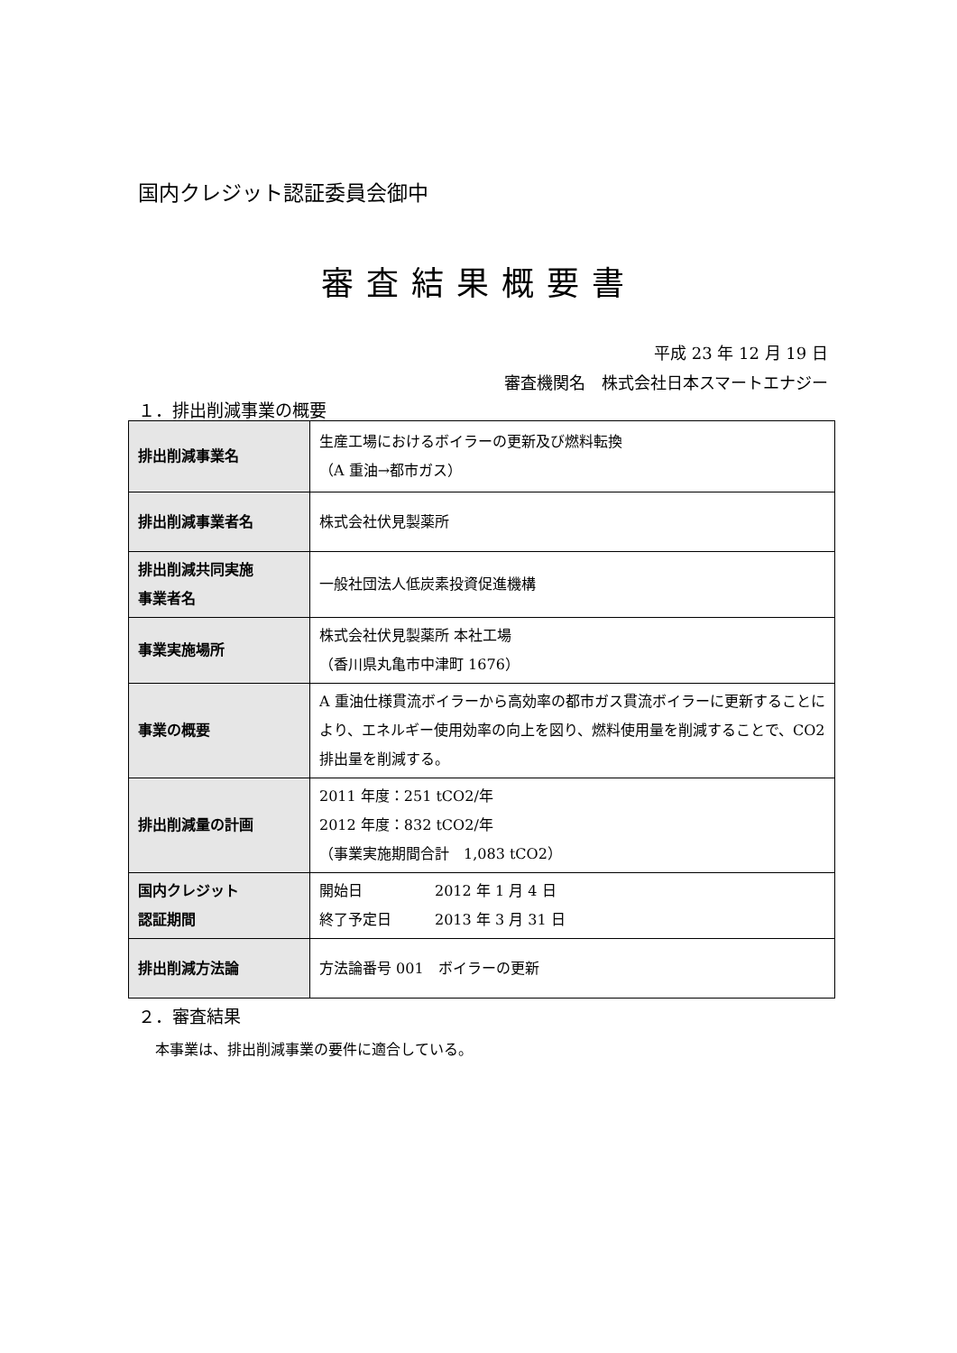国内クレジット認証委員会御中
審査結果概要書
平成 23 年 12 月 19 日
審査機関名　株式会社日本スマートエナジー
１．排出削減事業の概要
| 排出削減事業名 | 生産工場におけるボイラーの更新及び燃料転換 （A 重油→都市ガス） |
| 排出削減事業者名 | 株式会社伏見製薬所 |
| 排出削減共同実施 事業者名 | 一般社団法人低炭素投資促進機構 |
| 事業実施場所 | 株式会社伏見製薬所 本社工場 （香川県丸亀市中津町 1676） |
| 事業の概要 | A 重油仕様貫流ボイラーから高効率の都市ガス貫流ボイラーに更新することにより、エネルギー使用効率の向上を図り、燃料使用量を削減することで、CO2 排出量を削減する。 |
| 排出削減量の計画 | 2011 年度：251 tCO2/年 2012 年度：832 tCO2/年 （事業実施期間合計 1,083 tCO2） |
| 国内クレジット 認証期間 | 開始日 2012 年 1 月 4 日 終了予定日 2013 年 3 月 31 日 |
| 排出削減方法論 | 方法論番号 001 ボイラーの更新 |
２．審査結果
本事業は、排出削減事業の要件に適合している。